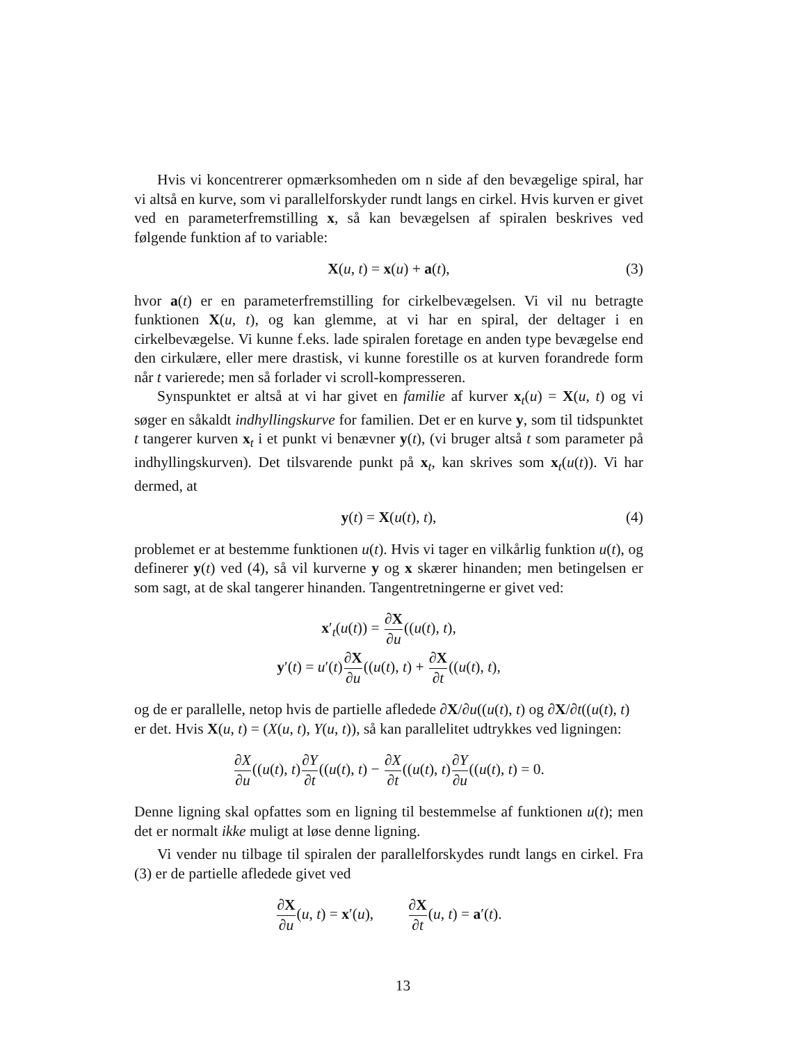Hvis vi koncentrerer opmærksomheden om n side af den bevægelige spiral, har vi altså en kurve, som vi parallelforskyder rundt langs en cirkel. Hvis kurven er givet ved en parameterfremstilling x, så kan bevægelsen af spiralen beskrives ved følgende funktion af to variable:
X(u, t) = x(u) + a(t), (3)
hvor a(t) er en parameterfremstilling for cirkelbevægelsen. Vi vil nu betragte funktionen X(u, t), og kan glemme, at vi har en spiral, der deltager i en cirkelbevægelse. Vi kunne f.eks. lade spiralen foretage en anden type bevægelse end den cirkulære, eller mere drastisk, vi kunne forestille os at kurven forandrede form når t varierede; men så forlader vi scroll-kompresseren.
Synspunktet er altså at vi har givet en familie af kurver x<sub>t</sub>(u) = X(u, t) og vi søger en såkaldt indhyllingskurve for familien. Det er en kurve y, som til tidspunktet t tangerer kurven x<sub>t</sub> i et punkt vi benævner y(t), (vi bruger altså t som parameter på indhyllingskurven). Det tilsvarende punkt på x<sub>t</sub>, kan skrives som x<sub>t</sub>(u(t)). Vi har dermed, at
y(t) = X(u(t), t), (4)
problemet er at bestemme funktionen u(t). Hvis vi tager en vilkårlig funktion u(t), og definerer y(t) ved (4), så vil kurverne y og x skærer hinanden; men betingelsen er som sagt, at de skal tangerer hinanden. Tangentretningerne er givet ved:
x′<sub>t</sub>(u(t)) = ∂X ∂u((u(t), t),
y′(t) = u′(t)∂X ∂u((u(t), t) + ∂X ∂t((u(t), t),
og de er parallelle, netop hvis de partielle afledede ∂X/∂u((u(t), t) og ∂X/∂t((u(t), t)
er det. Hvis X(u, t) = (X(u, t), Y(u, t)), så kan parallelitet udtrykkes ved ligningen:
∂X ∂u((u(t), t)∂Y ∂t((u(t), t) − ∂X ∂t((u(t), t)∂Y ∂u((u(t), t) = 0.
Denne ligning skal opfattes som en ligning til bestemmelse af funktionen u(t); men det er normalt ikke muligt at løse denne ligning.
Vi vender nu tilbage til spiralen der parallelforskydes rundt langs en cirkel. Fra (3) er de partielle afledede givet ved
∂X ∂u(u, t) = x′(u), ∂X ∂t(u, t) = a′(t).
13